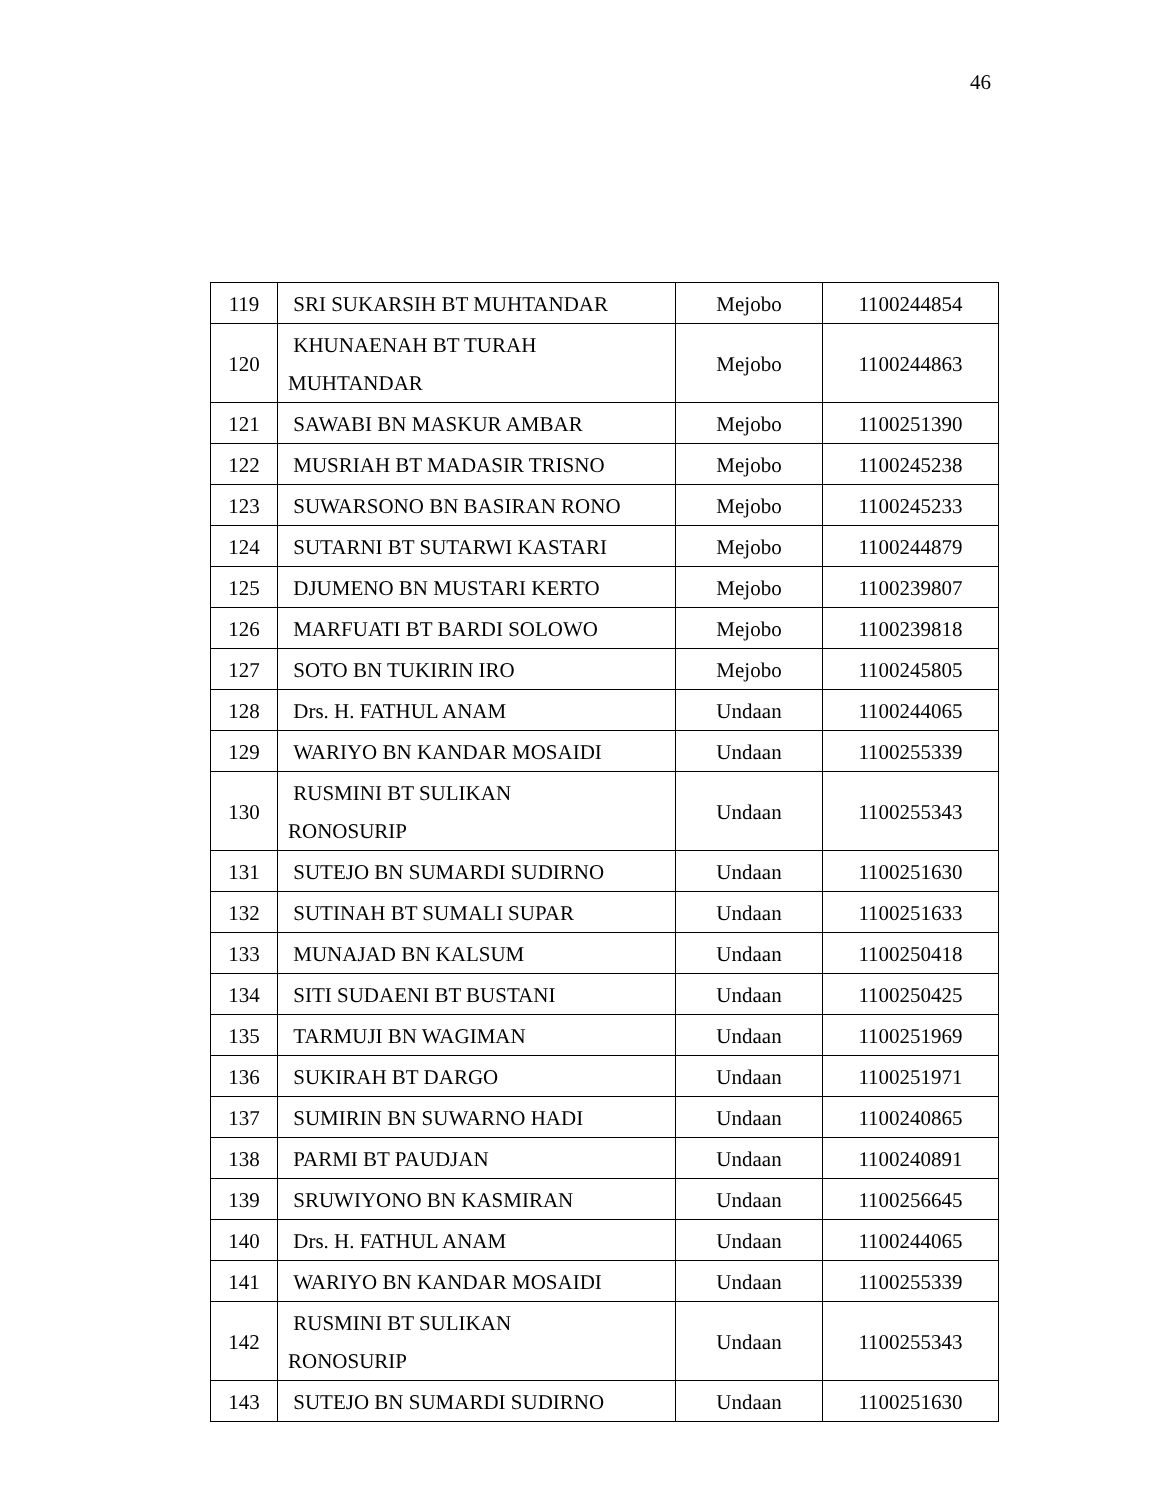46
| 119 | SRI SUKARSIH BT MUHTANDAR | Mejobo | 1100244854 |
| 120 | KHUNAENAH BT TURAH MUHTANDAR | Mejobo | 1100244863 |
| 121 | SAWABI BN MASKUR AMBAR | Mejobo | 1100251390 |
| 122 | MUSRIAH BT MADASIR TRISNO | Mejobo | 1100245238 |
| 123 | SUWARSONO BN BASIRAN RONO | Mejobo | 1100245233 |
| 124 | SUTARNI BT SUTARWI KASTARI | Mejobo | 1100244879 |
| 125 | DJUMENO BN MUSTARI KERTO | Mejobo | 1100239807 |
| 126 | MARFUATI BT BARDI SOLOWO | Mejobo | 1100239818 |
| 127 | SOTO BN TUKIRIN IRO | Mejobo | 1100245805 |
| 128 | Drs. H. FATHUL ANAM | Undaan | 1100244065 |
| 129 | WARIYO BN KANDAR MOSAIDI | Undaan | 1100255339 |
| 130 | RUSMINI BT SULIKAN RONOSURIP | Undaan | 1100255343 |
| 131 | SUTEJO BN SUMARDI SUDIRNO | Undaan | 1100251630 |
| 132 | SUTINAH BT SUMALI SUPAR | Undaan | 1100251633 |
| 133 | MUNAJAD BN KALSUM | Undaan | 1100250418 |
| 134 | SITI SUDAENI BT BUSTANI | Undaan | 1100250425 |
| 135 | TARMUJI BN WAGIMAN | Undaan | 1100251969 |
| 136 | SUKIRAH BT DARGO | Undaan | 1100251971 |
| 137 | SUMIRIN BN SUWARNO HADI | Undaan | 1100240865 |
| 138 | PARMI BT PAUDJAN | Undaan | 1100240891 |
| 139 | SRUWIYONO BN KASMIRAN | Undaan | 1100256645 |
| 140 | Drs. H. FATHUL ANAM | Undaan | 1100244065 |
| 141 | WARIYO BN KANDAR MOSAIDI | Undaan | 1100255339 |
| 142 | RUSMINI BT SULIKAN RONOSURIP | Undaan | 1100255343 |
| 143 | SUTEJO BN SUMARDI SUDIRNO | Undaan | 1100251630 |